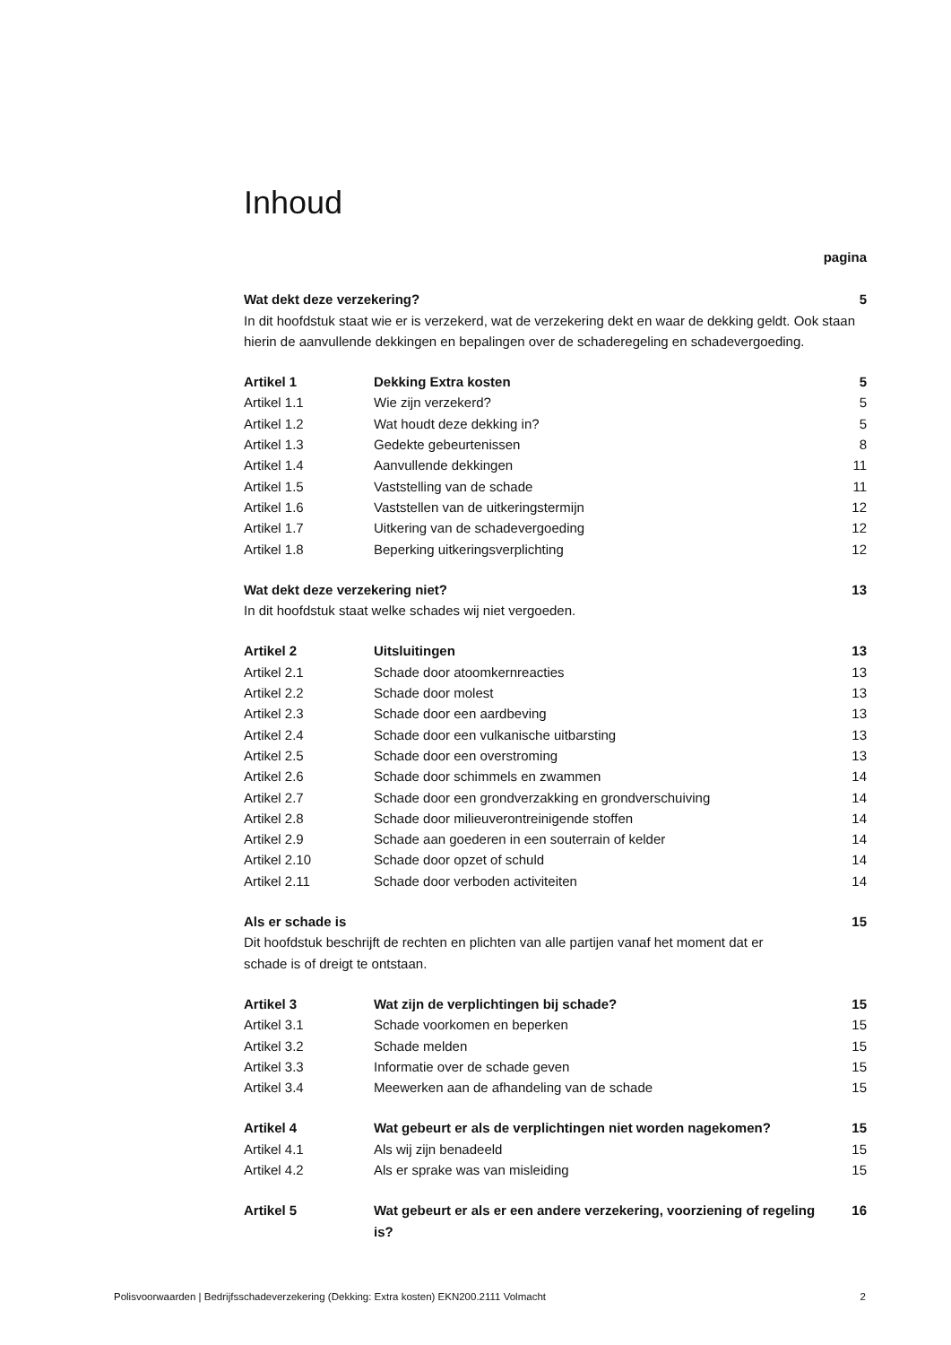Inhoud
| | | pagina |
| Wat dekt deze verzekering? | | 5 |
| In dit hoofdstuk staat wie er is verzekerd, wat de verzekering dekt en waar de dekking geldt. Ook staan hierin de aanvullende dekkingen en bepalingen over de schaderegeling en schadevergoeding. | | |
| Artikel 1 | Dekking Extra kosten | 5 |
| Artikel 1.1 | Wie zijn verzekerd? | 5 |
| Artikel 1.2 | Wat houdt deze dekking in? | 5 |
| Artikel 1.3 | Gedekte gebeurtenissen | 8 |
| Artikel 1.4 | Aanvullende dekkingen | 11 |
| Artikel 1.5 | Vaststelling van de schade | 11 |
| Artikel 1.6 | Vaststellen van de uitkeringstermijn | 12 |
| Artikel 1.7 | Uitkering van de schadevergoeding | 12 |
| Artikel 1.8 | Beperking uitkeringsverplichting | 12 |
| Wat dekt deze verzekering niet? | | 13 |
| In dit hoofdstuk staat welke schades wij niet vergoeden. | | |
| Artikel 2 | Uitsluitingen | 13 |
| Artikel 2.1 | Schade door atoomkernreacties | 13 |
| Artikel 2.2 | Schade door molest | 13 |
| Artikel 2.3 | Schade door een aardbeving | 13 |
| Artikel 2.4 | Schade door een vulkanische uitbarsting | 13 |
| Artikel 2.5 | Schade door een overstroming | 13 |
| Artikel 2.6 | Schade door schimmels en zwammen | 14 |
| Artikel 2.7 | Schade door een grondverzakking en grondverschuiving | 14 |
| Artikel 2.8 | Schade door milieuverontreinigende stoffen | 14 |
| Artikel 2.9 | Schade aan goederen in een souterrain of kelder | 14 |
| Artikel 2.10 | Schade door opzet of schuld | 14 |
| Artikel 2.11 | Schade door verboden activiteiten | 14 |
| Als er schade is | | 15 |
| Dit hoofdstuk beschrijft de rechten en plichten van alle partijen vanaf het moment dat er schade is of dreigt te ontstaan. | | |
| Artikel 3 | Wat zijn de verplichtingen bij schade? | 15 |
| Artikel 3.1 | Schade voorkomen en beperken | 15 |
| Artikel 3.2 | Schade melden | 15 |
| Artikel 3.3 | Informatie over de schade geven | 15 |
| Artikel 3.4 | Meewerken aan de afhandeling van de schade | 15 |
| Artikel 4 | Wat gebeurt er als de verplichtingen niet worden nagekomen? | 15 |
| Artikel 4.1 | Als wij zijn benadeeld | 15 |
| Artikel 4.2 | Als er sprake was van misleiding | 15 |
| Artikel 5 | Wat gebeurt er als er een andere verzekering, voorziening of regeling is? | 16 |
Polisvoorwaarden | Bedrijfsschadeverzekering (Dekking: Extra kosten) EKN200.2111 Volmacht 2